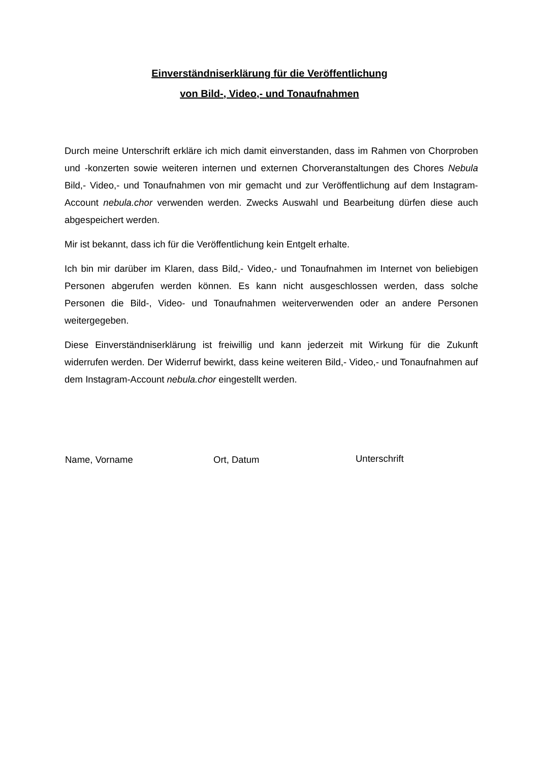Einverständniserklärung für die Veröffentlichung
von Bild-, Video,- und Tonaufnahmen
Durch meine Unterschrift erkläre ich mich damit einverstanden, dass im Rahmen von Chorproben und -konzerten sowie weiteren internen und externen Chorveranstaltungen des Chores Nebula Bild,- Video,- und Tonaufnahmen von mir gemacht und zur Veröffentlichung auf dem Instagram-Account nebula.chor verwenden werden. Zwecks Auswahl und Bearbeitung dürfen diese auch abgespeichert werden.
Mir ist bekannt, dass ich für die Veröffentlichung kein Entgelt erhalte.
Ich bin mir darüber im Klaren, dass Bild,- Video,- und Tonaufnahmen im Internet von beliebigen Personen abgerufen werden können. Es kann nicht ausgeschlossen werden, dass solche Personen die Bild-, Video- und Tonaufnahmen weiterverwenden oder an andere Personen weitergegeben.
Diese Einverständniserklärung ist freiwillig und kann jederzeit mit Wirkung für die Zukunft widerrufen werden. Der Widerruf bewirkt, dass keine weiteren Bild,- Video,- und Tonaufnahmen auf dem Instagram-Account nebula.chor eingestellt werden.
Name, Vorname Ort, Datum Unterschrift